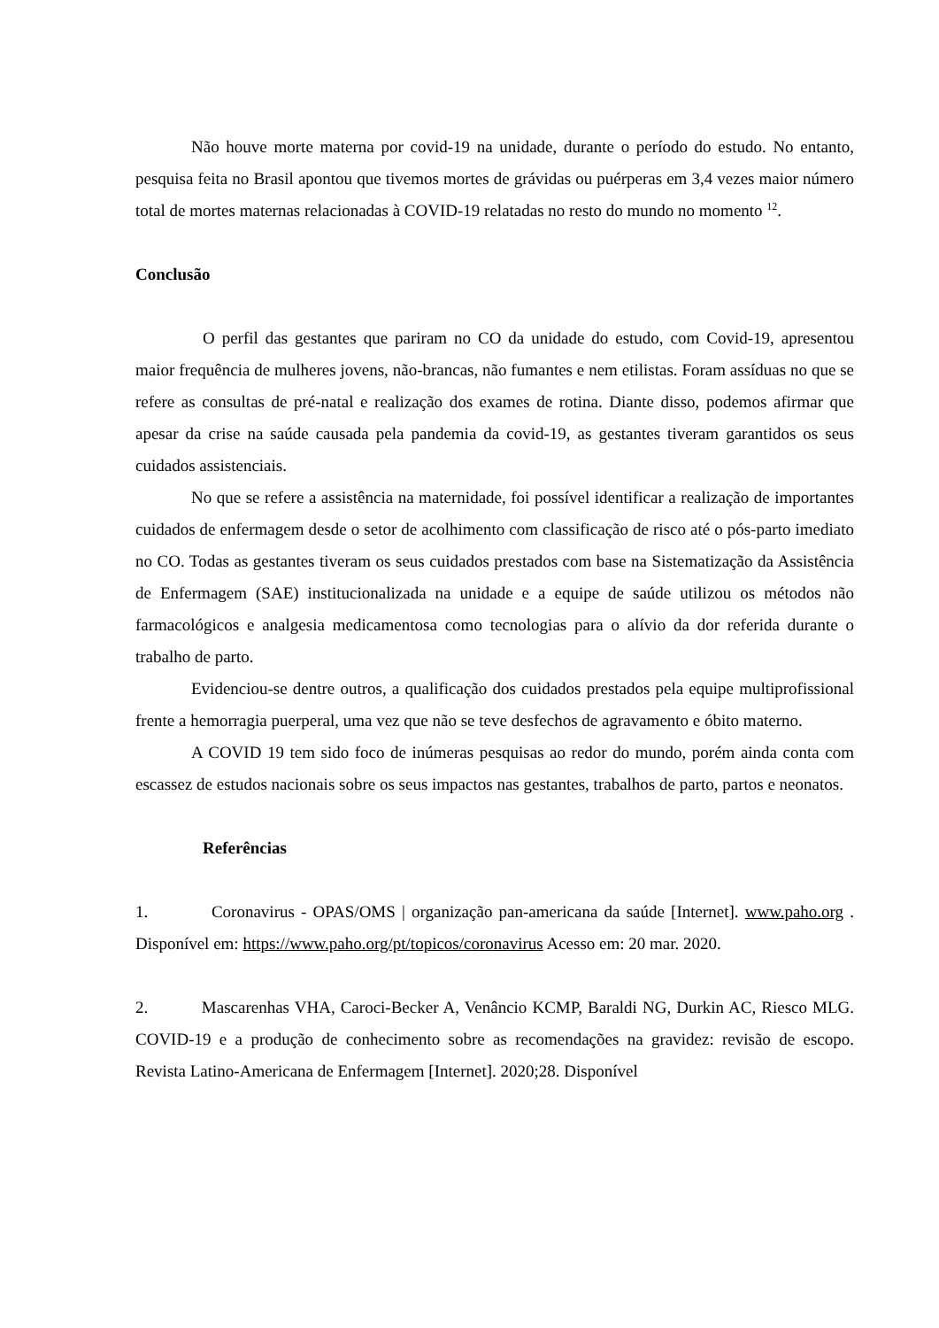Não houve morte materna por covid-19 na unidade, durante o período do estudo. No entanto, pesquisa feita no Brasil apontou que tivemos mortes de grávidas ou puérperas em 3,4 vezes maior número total de mortes maternas relacionadas à COVID-19 relatadas no resto do mundo no momento <sup>12</sup>.
Conclusão
O perfil das gestantes que pariram no CO da unidade do estudo, com Covid-19, apresentou maior frequência de mulheres jovens, não-brancas, não fumantes e nem etilistas. Foram assíduas no que se refere as consultas de pré-natal e realização dos exames de rotina. Diante disso, podemos afirmar que apesar da crise na saúde causada pela pandemia da covid-19, as gestantes tiveram garantidos os seus cuidados assistenciais.
No que se refere a assistência na maternidade, foi possível identificar a realização de importantes cuidados de enfermagem desde o setor de acolhimento com classificação de risco até o pós-parto imediato no CO. Todas as gestantes tiveram os seus cuidados prestados com base na Sistematização da Assistência de Enfermagem (SAE) institucionalizada na unidade e a equipe de saúde utilizou os métodos não farmacológicos e analgesia medicamentosa como tecnologias para o alívio da dor referida durante o trabalho de parto.
Evidenciou-se dentre outros, a qualificação dos cuidados prestados pela equipe multiprofissional frente a hemorragia puerperal, uma vez que não se teve desfechos de agravamento e óbito materno.
A COVID 19 tem sido foco de inúmeras pesquisas ao redor do mundo, porém ainda conta com escassez de estudos nacionais sobre os seus impactos nas gestantes, trabalhos de parto, partos e neonatos.
Referências
1. Coronavirus - OPAS/OMS | organização pan-americana da saúde [Internet]. www.paho.org . Disponível em: https://www.paho.org/pt/topicos/coronavirus Acesso em: 20 mar. 2020.
2. Mascarenhas VHA, Caroci-Becker A, Venâncio KCMP, Baraldi NG, Durkin AC, Riesco MLG. COVID-19 e a produção de conhecimento sobre as recomendações na gravidez: revisão de escopo. Revista Latino-Americana de Enfermagem [Internet]. 2020;28. Disponível